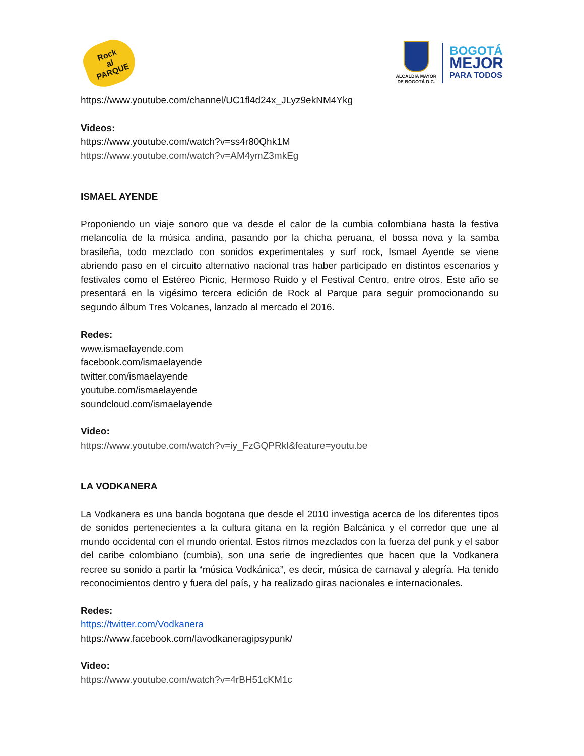Rock
al
PARQUE
ALCALDÍA MAYOR
DE BOGOTÁ D.C.
BOGOTÁ
MEJOR
PARA TODOS
https://www.youtube.com/channel/UC1fl4d24x_JLyz9ekNM4Ykg
Videos:
https://www.youtube.com/watch?v=ss4r80Qhk1M
https://www.youtube.com/watch?v=AM4ymZ3mkEg
ISMAEL AYENDE
Proponiendo un viaje sonoro que va desde el calor de la cumbia colombiana hasta la festiva melancolía de la música andina, pasando por la chicha peruana, el bossa nova y la samba brasileña, todo mezclado con sonidos experimentales y surf rock, Ismael Ayende se viene abriendo paso en el circuito alternativo nacional tras haber participado en distintos escenarios y festivales como el Estéreo Picnic, Hermoso Ruido y el Festival Centro, entre otros. Este año se presentará en la vigésimo tercera edición de Rock al Parque para seguir promocionando su segundo álbum Tres Volcanes, lanzado al mercado el 2016.
Redes:
www.ismaelayende.com
facebook.com/ismaelayende
twitter.com/ismaelayende
youtube.com/ismaelayende
soundcloud.com/ismaelayende
Video:
https://www.youtube.com/watch?v=iy_FzGQPRkI&feature=youtu.be
LA VODKANERA
La Vodkanera es una banda bogotana que desde el 2010 investiga acerca de los diferentes tipos de sonidos pertenecientes a la cultura gitana en la región Balcánica y el corredor que une al mundo occidental con el mundo oriental. Estos ritmos mezclados con la fuerza del punk y el sabor del caribe colombiano (cumbia), son una serie de ingredientes que hacen que la Vodkanera recree su sonido a partir la “música Vodkánica”, es decir, música de carnaval y alegría. Ha tenido reconocimientos dentro y fuera del país, y ha realizado giras nacionales e internacionales.
Redes:
https://twitter.com/Vodkanera
https://www.facebook.com/lavodkaneragipsypunk/
Video:
https://www.youtube.com/watch?v=4rBH51cKM1c